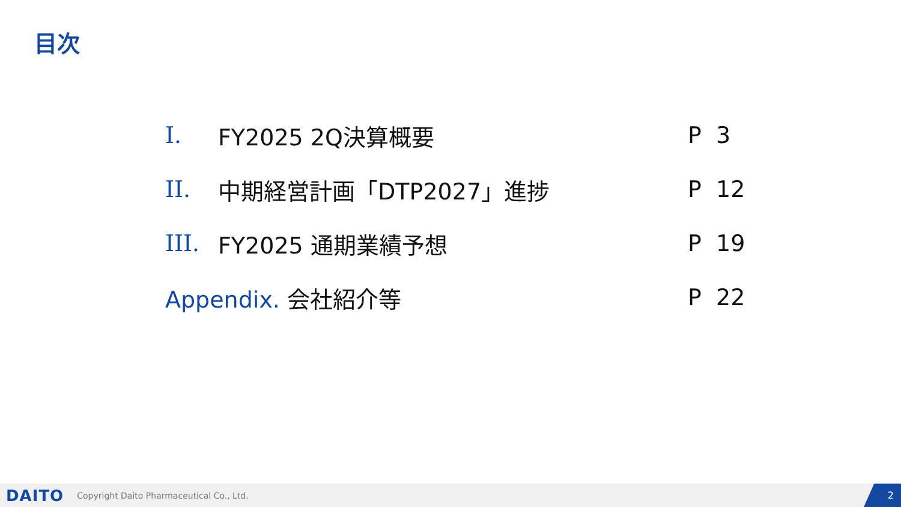目次
I. FY2025 2Q決算概要 P 3
II. 中期経営計画「DTP2027」進捗 P 12
III. FY2025 通期業績予想 P 19
Appendix. 会社紹介等 P 22
DAITO Copyright Daito Pharmaceutical Co., Ltd. 2